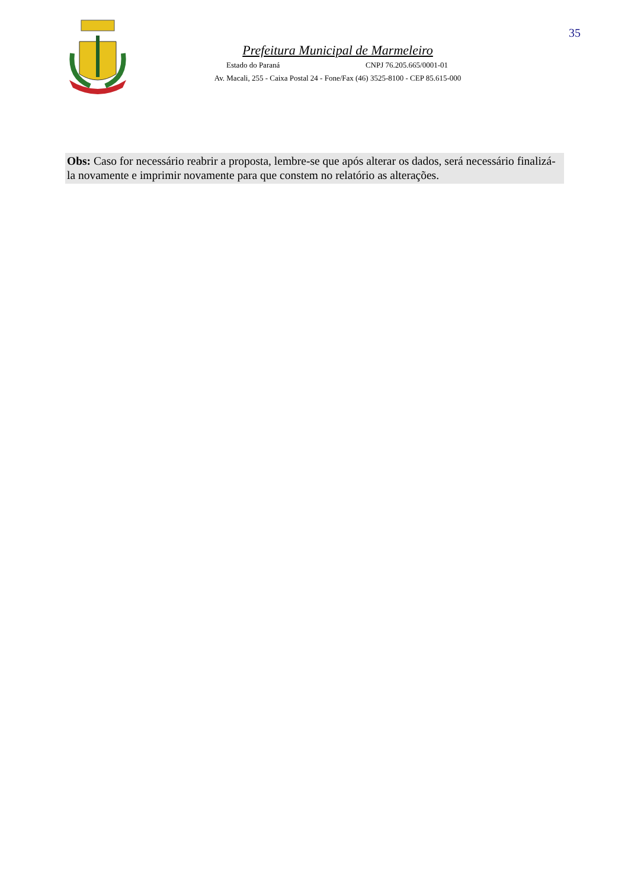35
Prefeitura Municipal de Marmeleiro
Estado do Paraná CNPJ 76.205.665/0001-01
Av. Macali, 255 - Caixa Postal 24 - Fone/Fax (46) 3525-8100 - CEP 85.615-000
Obs: Caso for necessário reabrir a proposta, lembre-se que após alterar os dados, será necessário finalizá-la novamente e imprimir novamente para que constem no relatório as alterações.